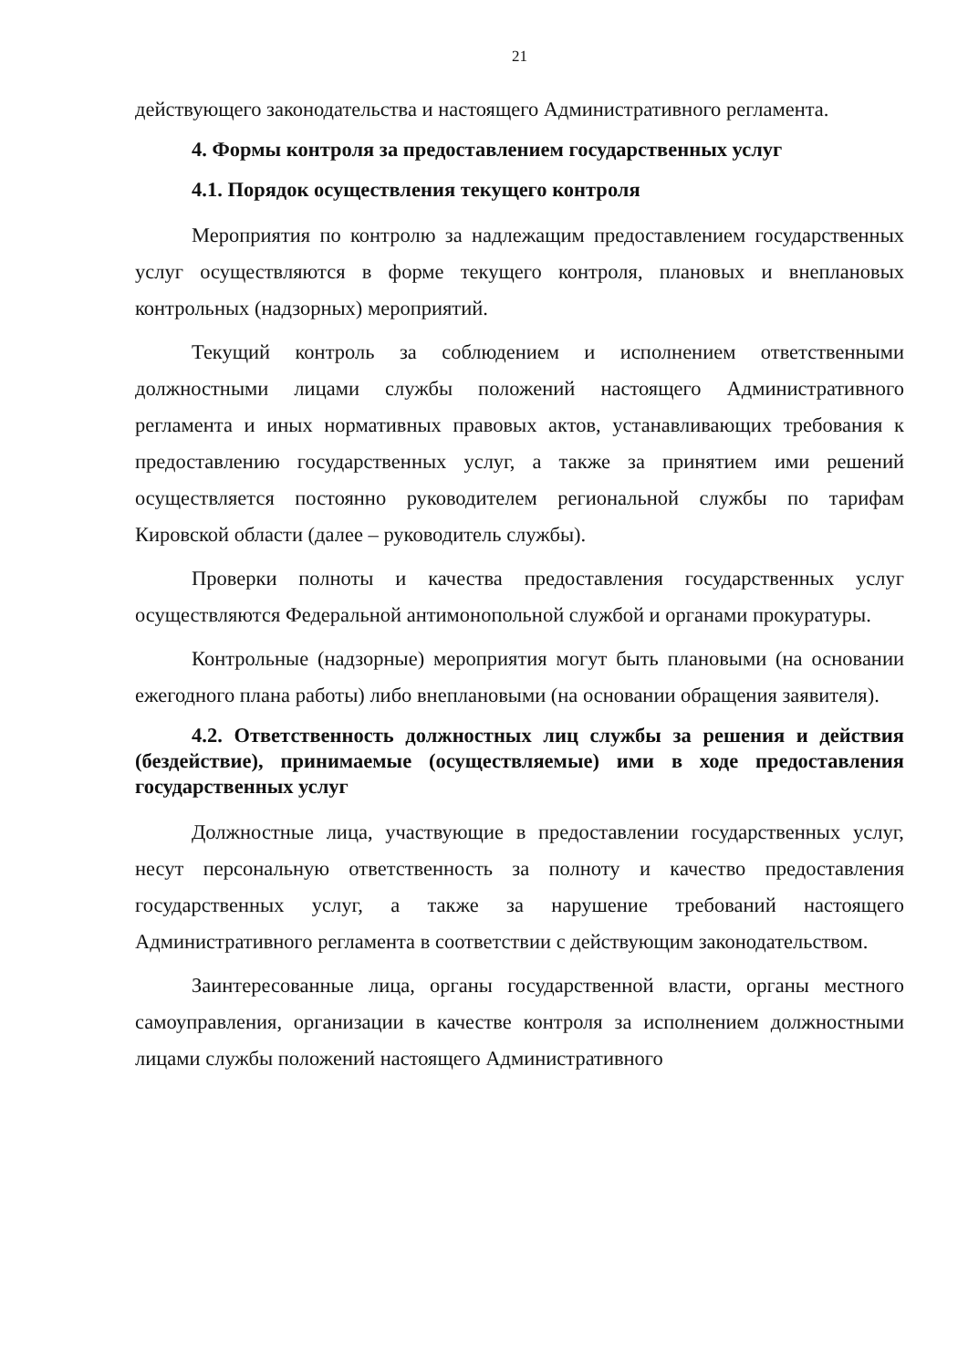21
действующего законодательства и настоящего Административного регламента.
4. Формы контроля за предоставлением государственных услуг
4.1. Порядок осуществления текущего контроля
Мероприятия по контролю за надлежащим предоставлением государственных услуг осуществляются в форме текущего контроля, плановых и внеплановых контрольных (надзорных) мероприятий.
Текущий контроль за соблюдением и исполнением ответственными должностными лицами службы положений настоящего Административного регламента и иных нормативных правовых актов, устанавливающих требования к предоставлению государственных услуг, а также за принятием ими решений осуществляется постоянно руководителем региональной службы по тарифам Кировской области (далее – руководитель службы).
Проверки полноты и качества предоставления государственных услуг осуществляются Федеральной антимонопольной службой и органами прокуратуры.
Контрольные (надзорные) мероприятия могут быть плановыми (на основании ежегодного плана работы) либо внеплановыми (на основании обращения заявителя).
4.2. Ответственность должностных лиц службы за решения и действия (бездействие), принимаемые (осуществляемые) ими в ходе предоставления государственных услуг
Должностные лица, участвующие в предоставлении государственных услуг, несут персональную ответственность за полноту и качество предоставления государственных услуг, а также за нарушение требований настоящего Административного регламента в соответствии с действующим законодательством.
Заинтересованные лица, органы государственной власти, органы местного самоуправления, организации в качестве контроля за исполнением должностными лицами службы положений настоящего Административного